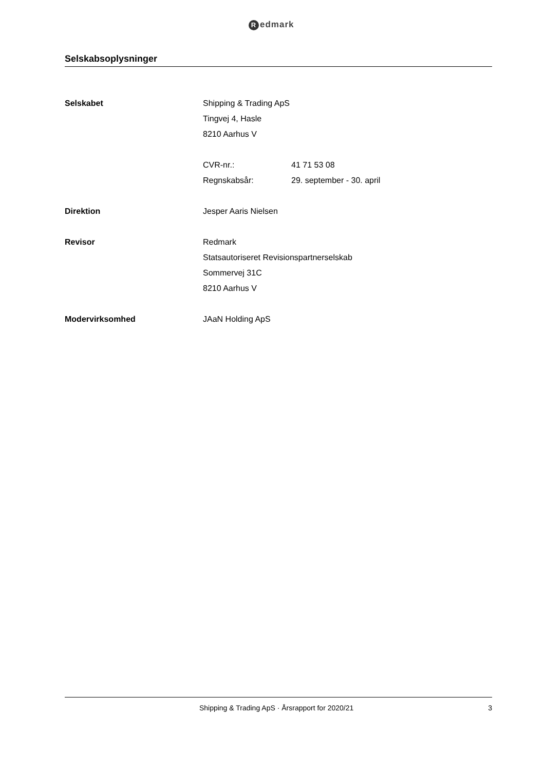Redmark
Selskabsoplysninger
Selskabet Shipping & Trading ApS
Tingvej 4, Hasle
8210 Aarhus V
CVR-nr.: 41 71 53 08
Regnskabsår: 29. september - 30. april
Direktion Jesper Aaris Nielsen
Revisor Redmark
Statsautoriseret Revisionspartnerselskab
Sommervej 31C
8210 Aarhus V
Modervirksomhed JAaN Holding ApS
Shipping & Trading ApS · Årsrapport for 2020/21
3